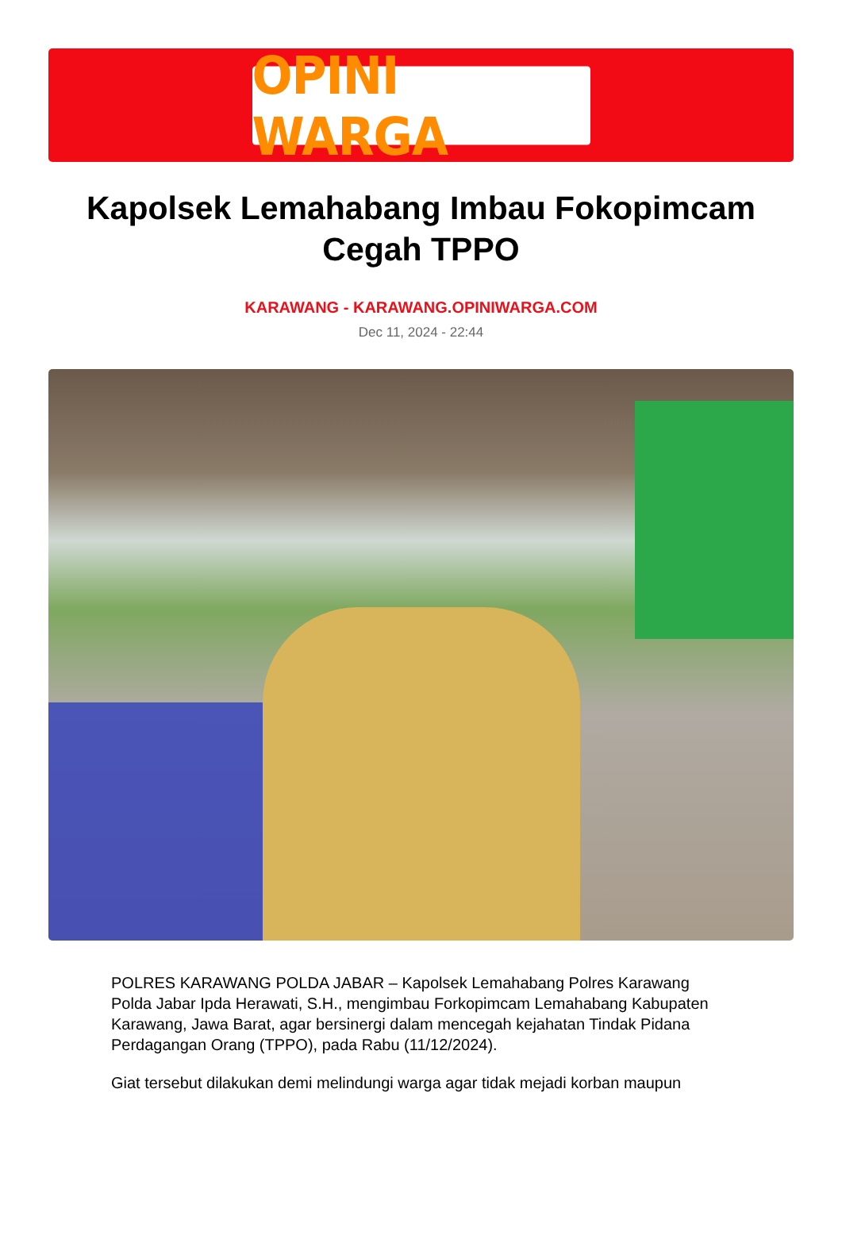OPINI WARGA
Kapolsek Lemahabang Imbau Fokopimcam Cegah TPPO
KARAWANG - KARAWANG.OPINIWARGA.COM
Dec 11, 2024 - 22:44
POLRES KARAWANG POLDA JABAR – Kapolsek Lemahabang Polres Karawang Polda Jabar Ipda Herawati, S.H., mengimbau Forkopimcam Lemahabang Kabupaten Karawang, Jawa Barat, agar bersinergi dalam mencegah kejahatan Tindak Pidana Perdagangan Orang (TPPO), pada Rabu (11/12/2024).
Giat tersebut dilakukan demi melindungi warga agar tidak mejadi korban maupun